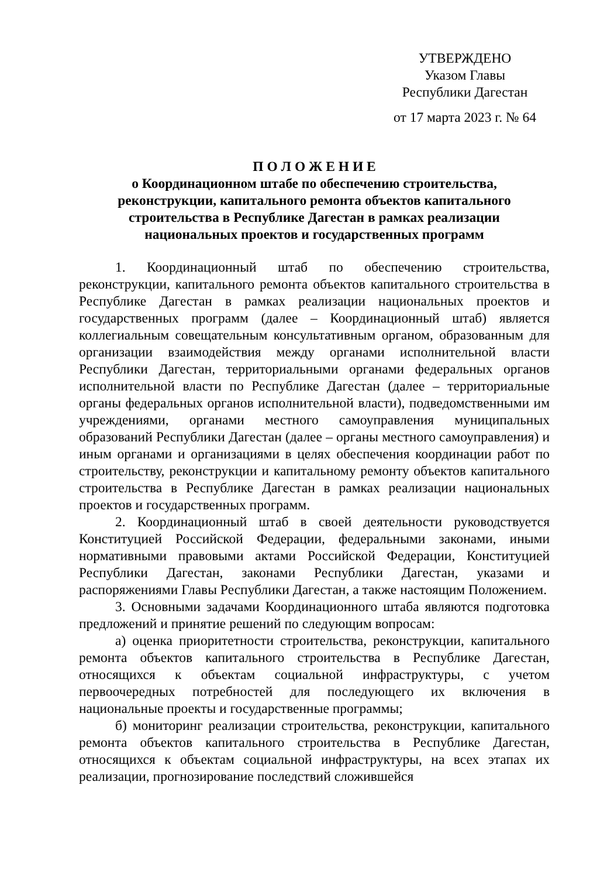УТВЕРЖДЕНО
Указом Главы
Республики Дагестан
от 17 марта 2023 г. № 64
П О Л О Ж Е Н И Е
о Координационном штабе по обеспечению строительства,
реконструкции, капитального ремонта объектов капитального
строительства в Республике Дагестан в рамках реализации
национальных проектов и государственных программ
1. Координационный штаб по обеспечению строительства, реконструкции, капитального ремонта объектов капитального строительства в Республике Дагестан в рамках реализации национальных проектов и государственных программ (далее – Координационный штаб) является коллегиальным совещательным консультативным органом, образованным для организации взаимодействия между органами исполнительной власти Республики Дагестан, территориальными органами федеральных органов исполнительной власти по Республике Дагестан (далее – территориальные органы федеральных органов исполнительной власти), подведомственными им учреждениями, органами местного самоуправления муниципальных образований Республики Дагестан (далее – органы местного самоуправления) и иным органами и организациями в целях обеспечения координации работ по строительству, реконструкции и капитальному ремонту объектов капитального строительства в Республике Дагестан в рамках реализации национальных проектов и государственных программ.
2. Координационный штаб в своей деятельности руководствуется Конституцией Российской Федерации, федеральными законами, иными нормативными правовыми актами Российской Федерации, Конституцией Республики Дагестан, законами Республики Дагестан, указами и распоряжениями Главы Республики Дагестан, а также настоящим Положением.
3. Основными задачами Координационного штаба являются подготовка предложений и принятие решений по следующим вопросам:
а) оценка приоритетности строительства, реконструкции, капитального ремонта объектов капитального строительства в Республике Дагестан, относящихся к объектам социальной инфраструктуры, с учетом первоочередных потребностей для последующего их включения в национальные проекты и государственные программы;
б) мониторинг реализации строительства, реконструкции, капитального ремонта объектов капитального строительства в Республике Дагестан, относящихся к объектам социальной инфраструктуры, на всех этапах их реализации, прогнозирование последствий сложившейся